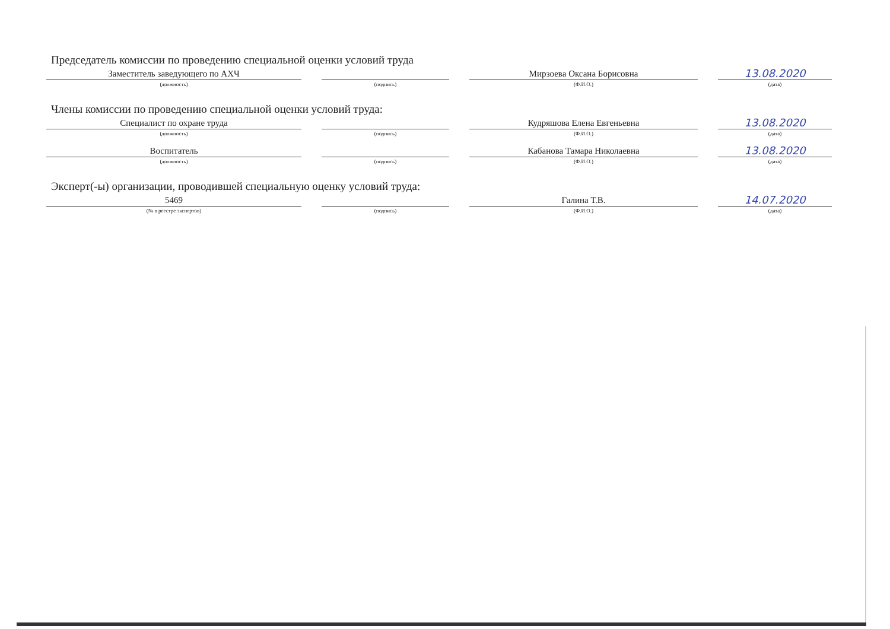Председатель комиссии по проведению специальной оценки условий труда
Заместитель заведующего по АХЧ
(должность)
(подпись)
Мирзоева Оксана Борисовна
(Ф.И.О.)
13.08.2020
(дата)
Члены комиссии по проведению специальной оценки условий труда:
Специалист по охране труда
(должность)
(подпись)
Кудряшова Елена Евгеньевна
(Ф.И.О.)
13.08.2020
(дата)
Воспитатель
(должность)
(подпись)
Кабанова Тамара Николаевна
(Ф.И.О.)
13.08.2020
(дата)
Эксперт(-ы) организации, проводившей специальную оценку условий труда:
5469
(№ в реестре экспертов)
(подпись)
Галина Т.В.
(Ф.И.О.)
14.07.2020
(дата)